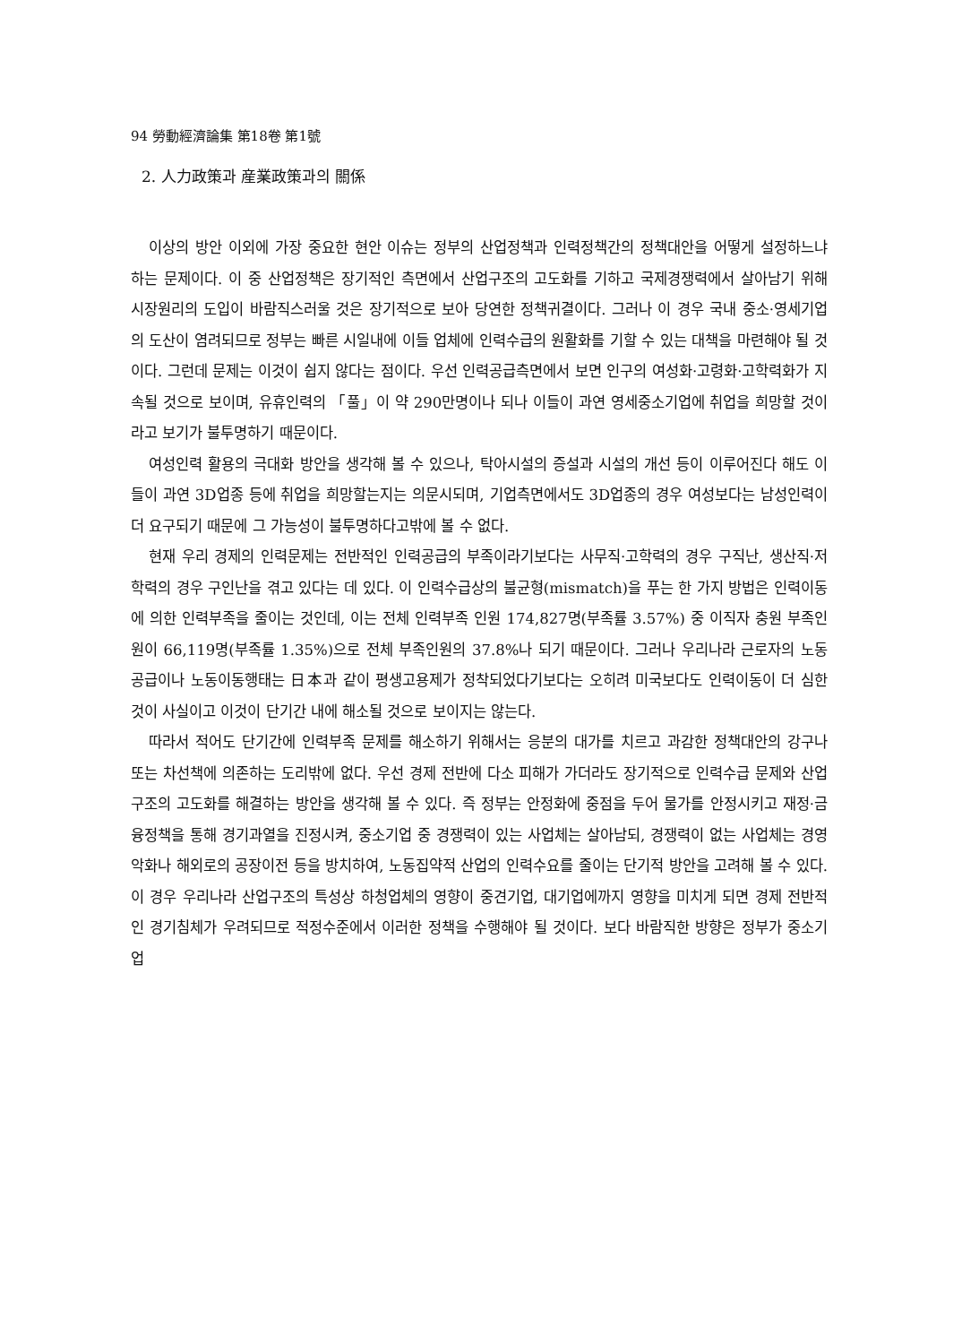94 勞動經濟論集 第18卷 第1號
2. 人力政策과 産業政策과의 關係
이상의 방안 이외에 가장 중요한 현안 이슈는 정부의 산업정책과 인력정책간의 정책대안을 어떻게 설정하느냐 하는 문제이다. 이 중 산업정책은 장기적인 측면에서 산업구조의 고도화를 기하고 국제경쟁력에서 살아남기 위해 시장원리의 도입이 바람직스러울 것은 장기적으로 보아 당연한 정책귀결이다. 그러나 이 경우 국내 중소·영세기업의 도산이 염려되므로 정부는 빠른 시일내에 이들 업체에 인력수급의 원활화를 기할 수 있는 대책을 마련해야 될 것이다. 그런데 문제는 이것이 쉽지 않다는 점이다. 우선 인력공급측면에서 보면 인구의 여성화·고령화·고학력화가 지속될 것으로 보이며, 유휴인력의 「풀」이 약 290만명이나 되나 이들이 과연 영세중소기업에 취업을 희망할 것이라고 보기가 불투명하기 때문이다.
여성인력 활용의 극대화 방안을 생각해 볼 수 있으나, 탁아시설의 증설과 시설의 개선 등이 이루어진다 해도 이들이 과연 3D업종 등에 취업을 희망할는지는 의문시되며, 기업측면에서도 3D업종의 경우 여성보다는 남성인력이 더 요구되기 때문에 그 가능성이 불투명하다고밖에 볼 수 없다.
현재 우리 경제의 인력문제는 전반적인 인력공급의 부족이라기보다는 사무직·고학력의 경우 구직난, 생산직·저학력의 경우 구인난을 겪고 있다는 데 있다. 이 인력수급상의 불균형(mismatch)을 푸는 한 가지 방법은 인력이동에 의한 인력부족을 줄이는 것인데, 이는 전체 인력부족 인원 174,827명(부족률 3.57%) 중 이직자 충원 부족인원이 66,119명(부족률 1.35%)으로 전체 부족인원의 37.8%나 되기 때문이다. 그러나 우리나라 근로자의 노동공급이나 노동이동행태는 日本과 같이 평생고용제가 정착되었다기보다는 오히려 미국보다도 인력이동이 더 심한 것이 사실이고 이것이 단기간 내에 해소될 것으로 보이지는 않는다.
따라서 적어도 단기간에 인력부족 문제를 해소하기 위해서는 응분의 대가를 치르고 과감한 정책대안의 강구나 또는 차선책에 의존하는 도리밖에 없다. 우선 경제 전반에 다소 피해가 가더라도 장기적으로 인력수급 문제와 산업구조의 고도화를 해결하는 방안을 생각해 볼 수 있다. 즉 정부는 안정화에 중점을 두어 물가를 안정시키고 재정·금융정책을 통해 경기과열을 진정시켜, 중소기업 중 경쟁력이 있는 사업체는 살아남되, 경쟁력이 없는 사업체는 경영악화나 해외로의 공장이전 등을 방치하여, 노동집약적 산업의 인력수요를 줄이는 단기적 방안을 고려해 볼 수 있다. 이 경우 우리나라 산업구조의 특성상 하청업체의 영향이 중견기업, 대기업에까지 영향을 미치게 되면 경제 전반적인 경기침체가 우려되므로 적정수준에서 이러한 정책을 수행해야 될 것이다. 보다 바람직한 방향은 정부가 중소기업